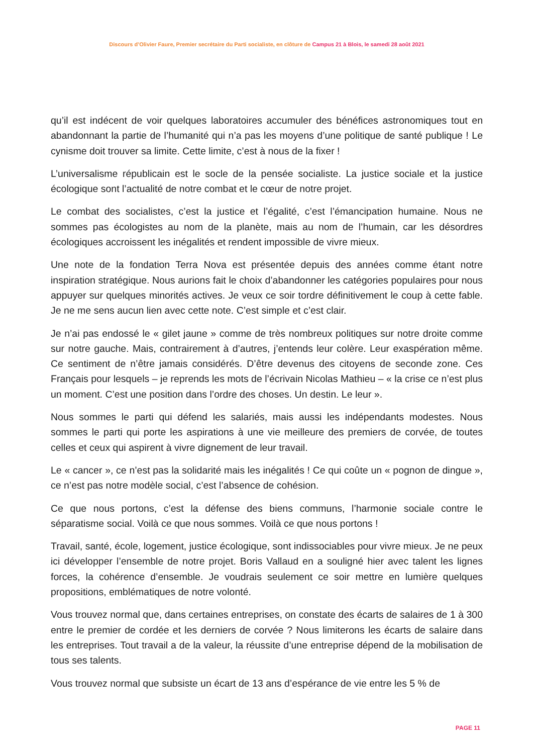Discours d’Olivier Faure, Premier secrétaire du Parti socialiste, en clôture de Campus 21 à Blois, le samedi 28 août 2021
qu’il est indécent de voir quelques laboratoires accumuler des bénéfices astronomiques tout en abandonnant la partie de l’humanité qui n’a pas les moyens d’une politique de santé publique ! Le cynisme doit trouver sa limite. Cette limite, c’est à nous de la fixer !
L’universalisme républicain est le socle de la pensée socialiste. La justice sociale et la justice écologique sont l’actualité de notre combat et le cœur de notre projet.
Le combat des socialistes, c’est la justice et l’égalité, c’est l’émancipation humaine. Nous ne sommes pas écologistes au nom de la planète, mais au nom de l’humain, car les désordres écologiques accroissent les inégalités et rendent impossible de vivre mieux.
Une note de la fondation Terra Nova est présentée depuis des années comme étant notre inspiration stratégique. Nous aurions fait le choix d’abandonner les catégories populaires pour nous appuyer sur quelques minorités actives. Je veux ce soir tordre définitivement le coup à cette fable. Je ne me sens aucun lien avec cette note. C’est simple et c’est clair.
Je n’ai pas endossé le « gilet jaune » comme de très nombreux politiques sur notre droite comme sur notre gauche. Mais, contrairement à d’autres, j’entends leur colère. Leur exaspération même. Ce sentiment de n’être jamais considérés. D’être devenus des citoyens de seconde zone. Ces Français pour lesquels – je reprends les mots de l’écrivain Nicolas Mathieu – « la crise ce n’est plus un moment. C’est une position dans l’ordre des choses. Un destin. Le leur ».
Nous sommes le parti qui défend les salariés, mais aussi les indépendants modestes. Nous sommes le parti qui porte les aspirations à une vie meilleure des premiers de corvée, de toutes celles et ceux qui aspirent à vivre dignement de leur travail.
Le « cancer », ce n’est pas la solidarité mais les inégalités ! Ce qui coûte un « pognon de dingue », ce n’est pas notre modèle social, c’est l’absence de cohésion.
Ce que nous portons, c’est la défense des biens communs, l’harmonie sociale contre le séparatisme social. Voilà ce que nous sommes. Voilà ce que nous portons !
Travail, santé, école, logement, justice écologique, sont indissociables pour vivre mieux. Je ne peux ici développer l’ensemble de notre projet. Boris Vallaud en a souligné hier avec talent les lignes forces, la cohérence d’ensemble. Je voudrais seulement ce soir mettre en lumière quelques propositions, emblématiques de notre volonté.
Vous trouvez normal que, dans certaines entreprises, on constate des écarts de salaires de 1 à 300 entre le premier de cordée et les derniers de corvée ? Nous limiterons les écarts de salaire dans les entreprises. Tout travail a de la valeur, la réussite d’une entreprise dépend de la mobilisation de tous ses talents.
Vous trouvez normal que subsiste un écart de 13 ans d’espérance de vie entre les 5 % de
PAGE 11